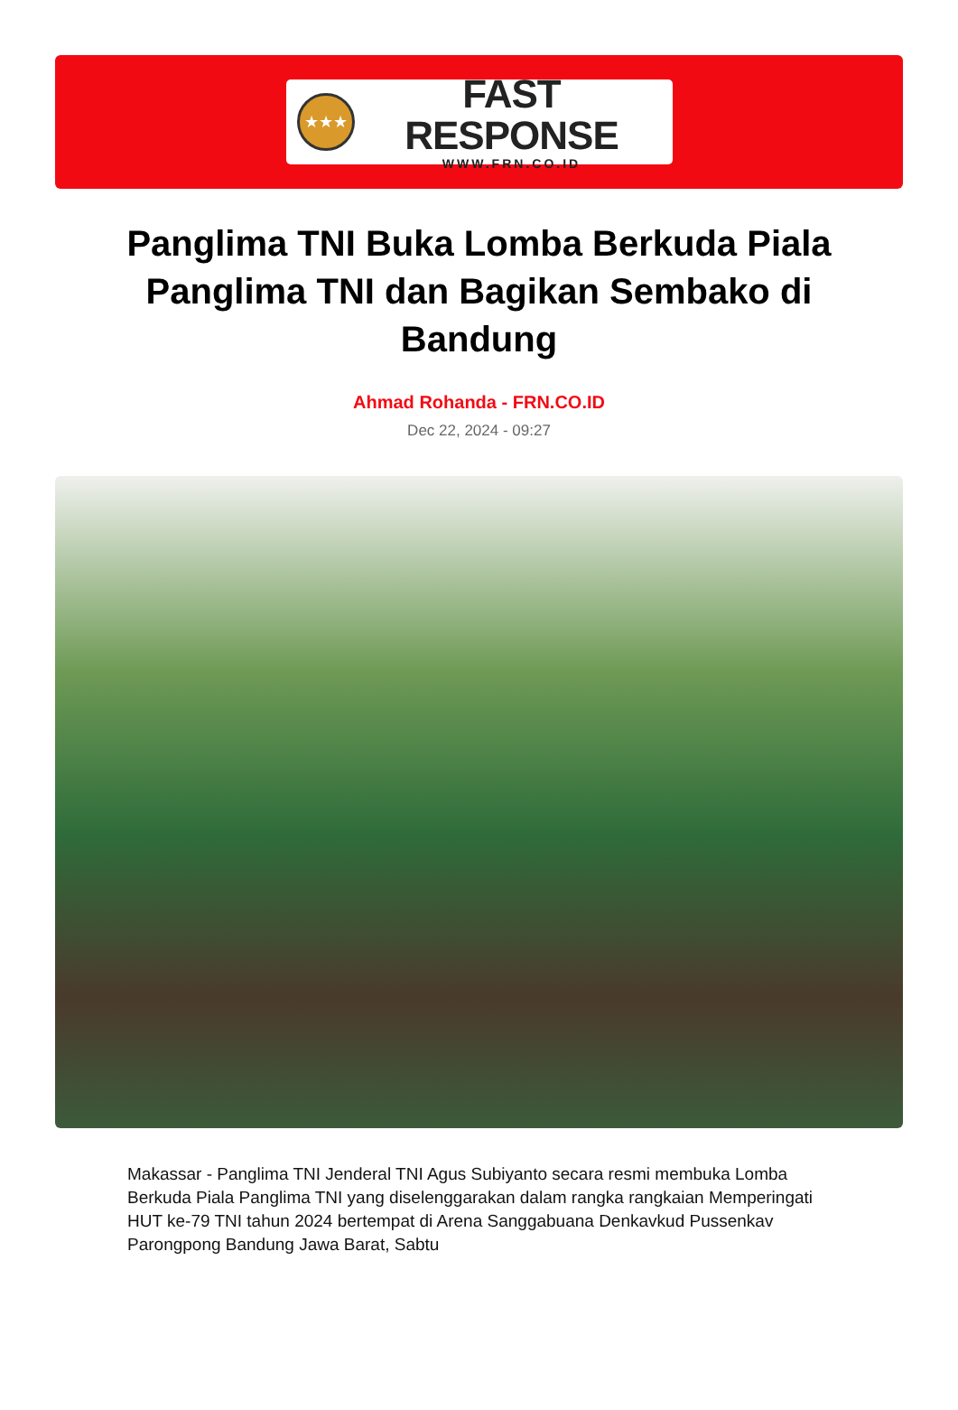★★★
FAST RESPONSE
WWW.FRN.CO.ID
Panglima TNI Buka Lomba Berkuda Piala Panglima TNI dan Bagikan Sembako di Bandung
Ahmad Rohanda - FRN.CO.ID
Dec 22, 2024 - 09:27
Makassar - Panglima TNI Jenderal TNI Agus Subiyanto secara resmi membuka Lomba Berkuda Piala Panglima TNI yang diselenggarakan dalam rangka rangkaian Memperingati HUT ke-79 TNI tahun 2024 bertempat di Arena Sanggabuana Denkavkud Pussenkav Parongpong Bandung Jawa Barat, Sabtu